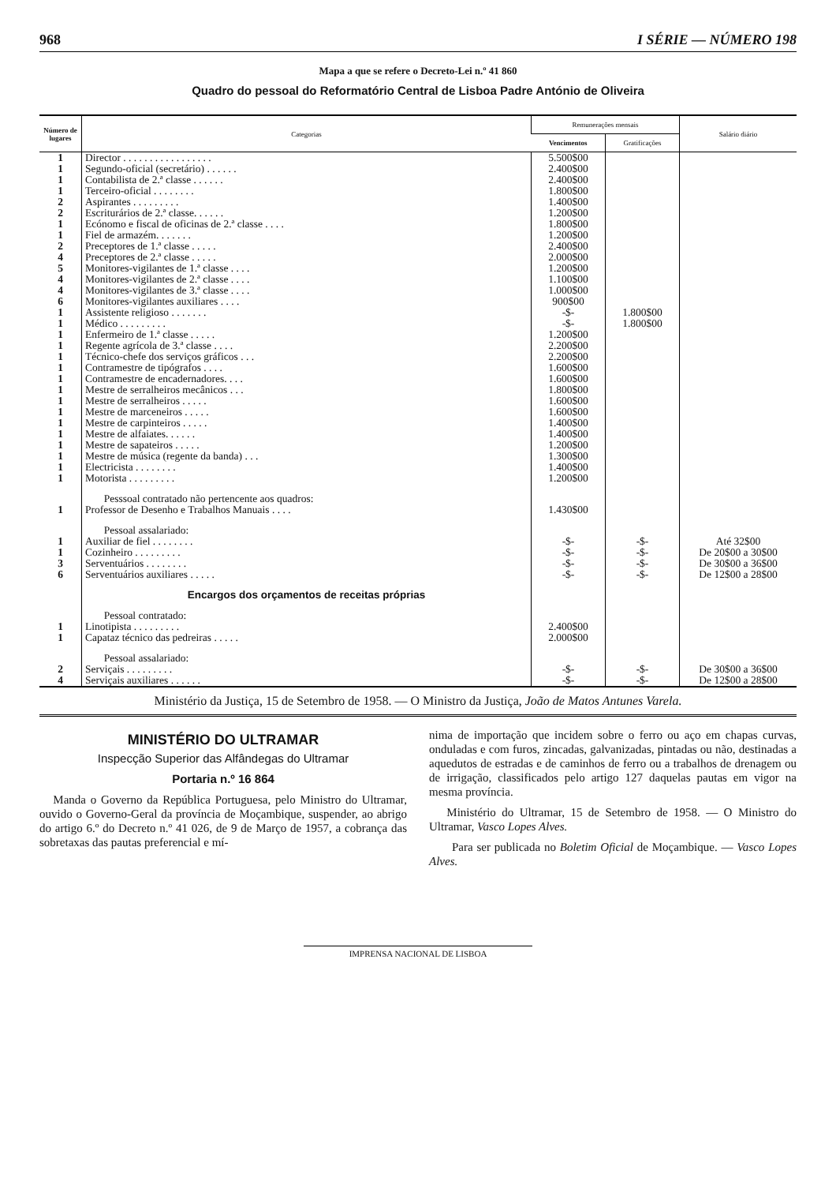968 I SÉRIE — NÚMERO 198
Mapa a que se refere o Decreto-Lei n.º 41 860
Quadro do pessoal do Reformatório Central de Lisboa Padre António de Oliveira
| Número de lugares | Categorias | Remunerações mensais | | Salário diário |
| --- | --- | --- | --- | --- |
| | | Vencimentos | Gratificações | |
| 1 | Director . . . . . . . . . . . . . . . . . | 5.500$00 | | |
| 1 | Segundo-oficial (secretário) . . . . . . | 2.400$00 | | |
| 1 | Contabilista de 2.ª classe . . . . . . | 2.400$00 | | |
| 1 | Terceiro-oficial . . . . . . . . | 1.800$00 | | |
| 2 | Aspirantes . . . . . . . . . | 1.400$00 | | |
| 2 | Escriturários de 2.ª classe. . . . . . | 1.200$00 | | |
| 1 | Ecónomo e fiscal de oficinas de 2.ª classe . . . . | 1.800$00 | | |
| 1 | Fiel de armazém. . . . . . . | 1.200$00 | | |
| 2 | Preceptores de 1.ª classe . . . . . | 2.400$00 | | |
| 4 | Preceptores de 2.ª classe . . . . . | 2.000$00 | | |
| 5 | Monitores-vigilantes de 1.ª classe . . . . | 1.200$00 | | |
| 4 | Monitores-vigilantes de 2.ª classe . . . . | 1.100$00 | | |
| 4 | Monitores-vigilantes de 3.ª classe . . . . | 1.000$00 | | |
| 6 | Monitores-vigilantes auxiliares . . . . | 900$00 | | |
| 1 | Assistente religioso . . . . . . . | -$- | 1.800$00 | |
| 1 | Médico . . . . . . . . . | -$- | 1.800$00 | |
| 1 | Enfermeiro de 1.ª classe . . . . . | 1.200$00 | | |
| 1 | Regente agrícola de 3.ª classe . . . . | 2.200$00 | | |
| 1 | Técnico-chefe dos serviços gráficos . . . | 2.200$00 | | |
| 1 | Contramestre de tipógrafos . . . . | 1.600$00 | | |
| 1 | Contramestre de encadernadores. . . . | 1.600$00 | | |
| 1 | Mestre de serralheiros mecânicos . . . | 1.800$00 | | |
| 1 | Mestre de serralheiros . . . . . | 1.600$00 | | |
| 1 | Mestre de marceneiros . . . . . | 1.600$00 | | |
| 1 | Mestre de carpinteiros . . . . . | 1.400$00 | | |
| 1 | Mestre de alfaiates. . . . . . | 1.400$00 | | |
| 1 | Mestre de sapateiros . . . . . | 1.200$00 | | |
| 1 | Mestre de música (regente da banda) . . . | 1.300$00 | | |
| 1 | Electricista . . . . . . . . | 1.400$00 | | |
| 1 | Motorista . . . . . . . . . | 1.200$00 | | |
| | Pesssoal contratado não pertencente aos quadros: | | | |
| 1 | Professor de Desenho e Trabalhos Manuais . . . . | 1.430$00 | | |
| | Pessoal assalariado: | | | |
| 1 | Auxiliar de fiel . . . . . . . . | -$- | -$- | Até 32$00 |
| 1 | Cozinheiro . . . . . . . . . | -$- | -$- | De 20$00 a 30$00 |
| 3 | Serventuários . . . . . . . . | -$- | -$- | De 30$00 a 36$00 |
| 6 | Serventuários auxiliares . . . . . | -$- | -$- | De 12$00 a 28$00 |
| | Encargos dos orçamentos de receitas próprias | | | |
| | Pessoal contratado: | | | |
| 1 | Linotipista . . . . . . . . . | 2.400$00 | | |
| 1 | Capataz técnico das pedreiras . . . . . | 2.000$00 | | |
| | Pessoal assalariado: | | | |
| 2 | Serviçais . . . . . . . . . | -$- | -$- | De 30$00 a 36$00 |
| 4 | Serviçais auxiliares . . . . . . | -$- | -$- | De 12$00 a 28$00 |
Ministério da Justiça, 15 de Setembro de 1958. — O Ministro da Justiça, João de Matos Antunes Varela.
MINISTÉRIO DO ULTRAMAR
Inspecção Superior das Alfândegas do Ultramar
Portaria n.º 16 864
Manda o Governo da República Portuguesa, pelo Ministro do Ultramar, ouvido o Governo-Geral da província de Moçambique, suspender, ao abrigo do artigo 6.º do Decreto n.º 41 026, de 9 de Março de 1957, a cobrança das sobretaxas das pautas preferencial e mí-
nima de importação que incidem sobre o ferro ou aço em chapas curvas, onduladas e com furos, zincadas, galvanizadas, pintadas ou não, destinadas a aquedutos de estradas e de caminhos de ferro ou a trabalhos de drenagem ou de irrigação, classificados pelo artigo 127 daquelas pautas em vigor na mesma província.
Ministério do Ultramar, 15 de Setembro de 1958. — O Ministro do Ultramar, Vasco Lopes Alves.
Para ser publicada no Boletim Oficial de Moçambique. — Vasco Lopes Alves.
IMPRENSA NACIONAL DE LISBOA